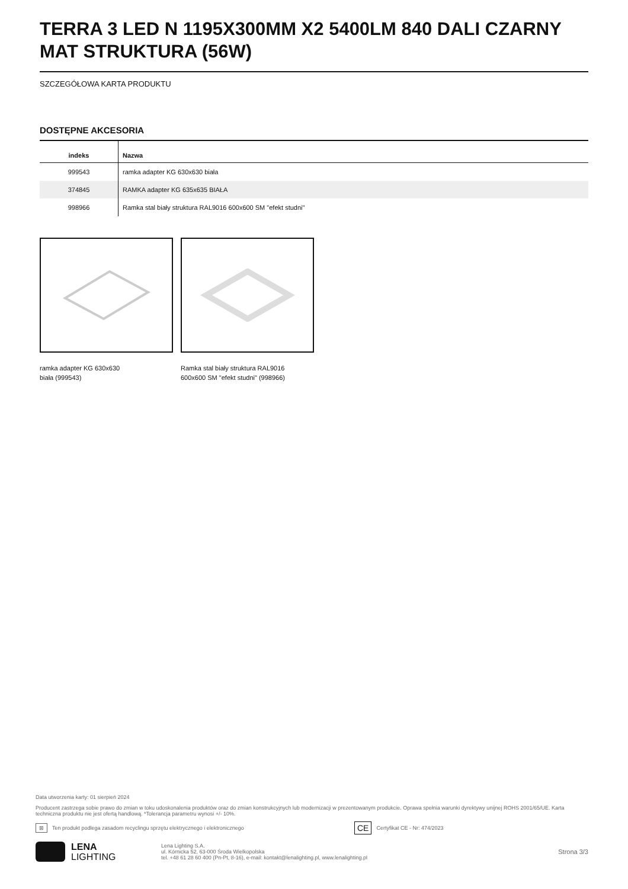TERRA 3 LED N 1195X300MM X2 5400LM 840 DALI CZARNY MAT STRUKTURA (56W)
SZCZEGÓŁOWA KARTA PRODUKTU
DOSTĘPNE AKCESORIA
| indeks | Nazwa |
| --- | --- |
| 999543 | ramka adapter KG 630x630 biała |
| 374845 | RAMKA adapter KG 635x635 BIAŁA |
| 998966 | Ramka stal biały struktura RAL9016 600x600 SM "efekt studni" |
ramka adapter KG 630x630
biała (999543)
Ramka stal biały struktura RAL9016
600x600 SM "efekt studni" (998966)
Data utworzenia karty: 01 sierpień 2024
Producent zastrzega sobie prawo do zmian w toku udoskonalenia produktów oraz do zmian konstrukcyjnych lub modernizacji w prezentowanym produkcie. Oprawa spełnia warunki dyrektywy unijnej ROHS 2001/65/UE. Karta techniczna produktu nie jest ofertą handlową. *Tolerancja parametru wynosi +/- 10%.
⊠ Ten produkt podlega zasadom recyclingu sprzętu elektrycznego i elektronicznego CE Certyfikat CE - Nr: 474/2023
LENA
LIGHTING
Lena Lighting S.A.
ul. Kórnicka 52, 63-000 Środa Wielkopolska
tel. +48 61 28 60 400 (Pn-Pt, 8-16), e-mail: kontakt@lenalighting.pl, www.lenalighting.pl
Strona 3/3